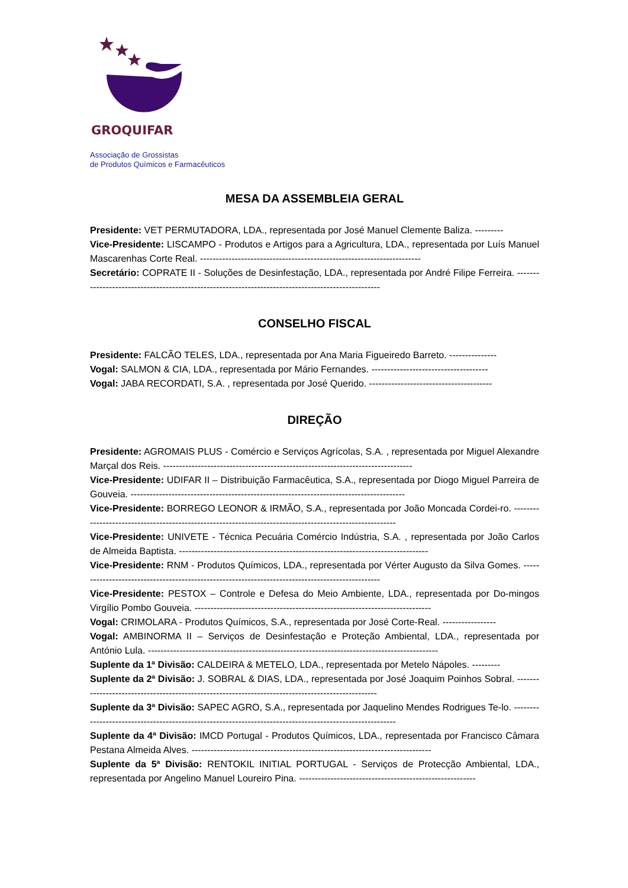GROQUIFAR
Associação de Grossistas
de Produtos Químicos e Farmacêuticos
MESA DA ASSEMBLEIA GERAL
Presidente: VET PERMUTADORA, LDA., representada por José Manuel Clemente Baliza. ---------
Vice-Presidente: LISCAMPO - Produtos e Artigos para a Agricultura, LDA., representada por Luís Manuel Mascarenhas Corte Real. ----------------------------------------------------------------------
Secretário: COPRATE II - Soluções de Desinfestação, LDA., representada por André Filipe Ferreira. ---------------------------------------------------------------------------------------------------
CONSELHO FISCAL
Presidente: FALCÃO TELES, LDA., representada por Ana Maria Figueiredo Barreto. ---------------
Vogal: SALMON & CIA, LDA., representada por Mário Fernandes. -------------------------------------
Vogal: JABA RECORDATI, S.A. , representada por José Querido. ---------------------------------------
DIREÇÃO
Presidente: AGROMAIS PLUS - Comércio e Serviços Agrícolas, S.A. , representada por Miguel Alexandre Marçal dos Reis. -------------------------------------------------------------------------------
Vice-Presidente: UDIFAR II – Distribuição Farmacêutica, S.A., representada por Diogo Miguel Parreira de Gouveia. ---------------------------------------------------------------------------------------
Vice-Presidente: BORREGO LEONOR & IRMÃO, S.A., representada por João Moncada Cordei-ro. ---------------------------------------------------------------------------------------------------------
Vice-Presidente: UNIVETE - Técnica Pecuária Comércio Indústria, S.A. , representada por João Carlos de Almeida Baptista. -------------------------------------------------------------------------------
Vice-Presidente: RNM - Produtos Químicos, LDA., representada por Vérter Augusto da Silva Gomes. -------------------------------------------------------------------------------------------------
Vice-Presidente: PESTOX – Controle e Defesa do Meio Ambiente, LDA., representada por Do-mingos Virgílio Pombo Gouveia. ---------------------------------------------------------------------------
Vogal: CRIMOLARA - Produtos Químicos, S.A., representada por José Corte-Real. -----------------
Vogal: AMBINORMA II – Serviços de Desinfestação e Proteção Ambiental, LDA., representada por António Lula. --------------------------------------------------------------------------------------------
Suplente da 1ª Divisão: CALDEIRA & METELO, LDA., representada por Metelo Nápoles. ---------
Suplente da 2ª Divisão: J. SOBRAL & DIAS, LDA., representada por José Joaquim Poinhos Sobral. --------------------------------------------------------------------------------------------------
Suplente da 3ª Divisão: SAPEC AGRO, S.A., representada por Jaquelino Mendes Rodrigues Te-lo. ---------------------------------------------------------------------------------------------------------
Suplente da 4ª Divisão: IMCD Portugal - Produtos Químicos, LDA., representada por Francisco Câmara Pestana Almeida Alves. ----------------------------------------------------------------------------
Suplente da 5ª Divisão: RENTOKIL INITIAL PORTUGAL - Serviços de Protecção Ambiental, LDA., representada por Angelino Manuel Loureiro Pina. --------------------------------------------------------